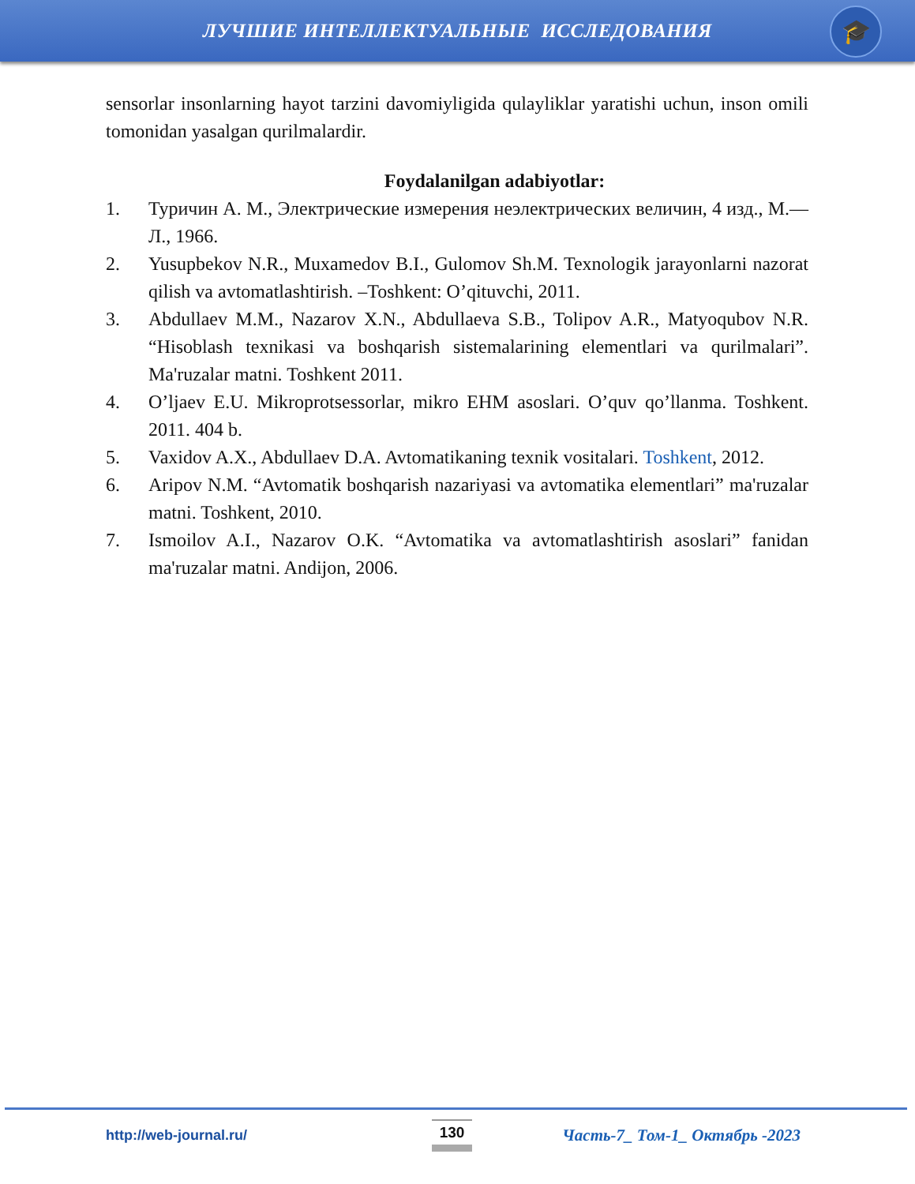ЛУЧШИЕ ИНТЕЛЛЕКТУАЛЬНЫЕ ИССЛЕДОВАНИЯ
🎓
sensorlar insonlarning hayot tarzini davomiyligida qulayliklar yaratishi uchun, inson omili tomonidan yasalgan qurilmalardir.
Foydalanilgan adabiyotlar:
1. Туричин А. М., Электрические измерения неэлектрических величин, 4 изд., М.—Л., 1966.
2. Yusupbekov N.R., Muxamedov B.I., Gulomov Sh.M. Texnologik jarayonlarni nazorat qilish va avtomatlashtirish. –Toshkent: O’qituvchi, 2011.
3. Abdullaev M.M., Nazarov X.N., Abdullaeva S.B., Tolipov A.R., Matyoqubov N.R. “Hisoblash texnikasi va boshqarish sistemalarining elementlari va qurilmalari”. Ma'ruzalar matni. Toshkent 2011.
4. O’ljaev E.U. Mikroprotsessorlar, mikro EHM asoslari. O’quv qo’llanma. Toshkent. 2011. 404 b.
5. Vaxidov A.X., Abdullaev D.A. Avtomatikaning texnik vositalari. Toshkent, 2012.
6. Aripov N.M. “Avtomatik boshqarish nazariyasi va avtomatika elementlari” ma'ruzalar matni. Toshkent, 2010.
7. Ismoilov A.I., Nazarov O.K. “Avtomatika va avtomatlashtirish asoslari” fanidan ma'ruzalar matni. Andijon, 2006.
http://web-journal.ru/ 130 Часть-7_ Том-1_ Октябрь -2023